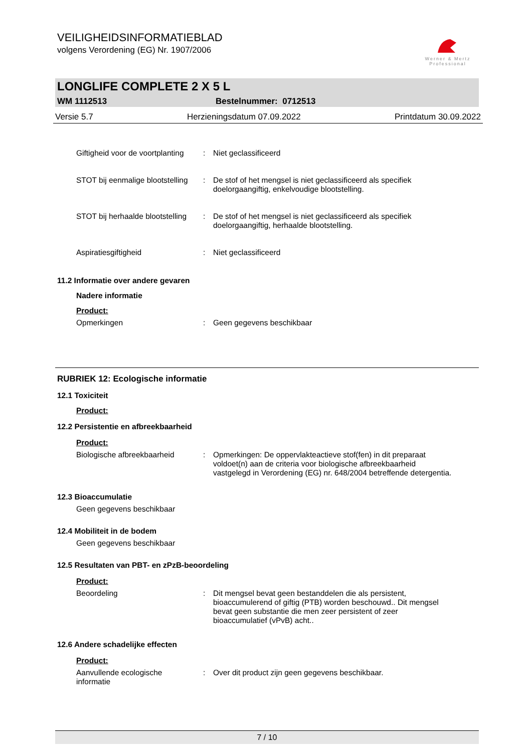VEILIGHEIDSINFORMATIEBLAD
volgens Verordening (EG) Nr. 1907/2006
Werner & Mertz
Professional
LONGLIFE COMPLETE 2 X 5 L
WM 1112513 Bestelnummer: 0712513
Versie 5.7 Herzieningsdatum 07.09.2022 Printdatum 30.09.2022
Giftigheid voor de voortplanting
: Niet geclassificeerd
STOT bij eenmalige blootstelling
: De stof of het mengsel is niet geclassificeerd als specifiek doelorgaangiftig, enkelvoudige blootstelling.
STOT bij herhaalde blootstelling
: De stof of het mengsel is niet geclassificeerd als specifiek doelorgaangiftig, herhaalde blootstelling.
Aspiratiesgiftigheid : Niet geclassificeerd
11.2 Informatie over andere gevaren
Nadere informatie
Product:
Opmerkingen : Geen gegevens beschikbaar
RUBRIEK 12: Ecologische informatie
12.1 Toxiciteit
Product:
12.2 Persistentie en afbreekbaarheid
Product:
Biologische afbreekbaarheid : Opmerkingen: De oppervlakteactieve stof(fen) in dit preparaat voldoet(n) aan de criteria voor biologische afbreekbaarheid vastgelegd in Verordening (EG) nr. 648/2004 betreffende detergentia.
12.3 Bioaccumulatie
Geen gegevens beschikbaar
12.4 Mobiliteit in de bodem
Geen gegevens beschikbaar
12.5 Resultaten van PBT- en zPzB-beoordeling
Product:
Beoordeling : Dit mengsel bevat geen bestanddelen die als persistent, bioaccumulerend of giftig (PTB) worden beschouwd.. Dit mengsel bevat geen substantie die men zeer persistent of zeer bioaccumulatief (vPvB) acht..
12.6 Andere schadelijke effecten
Product:
Aanvullende ecologische informatie
: Over dit product zijn geen gegevens beschikbaar.
7 / 10